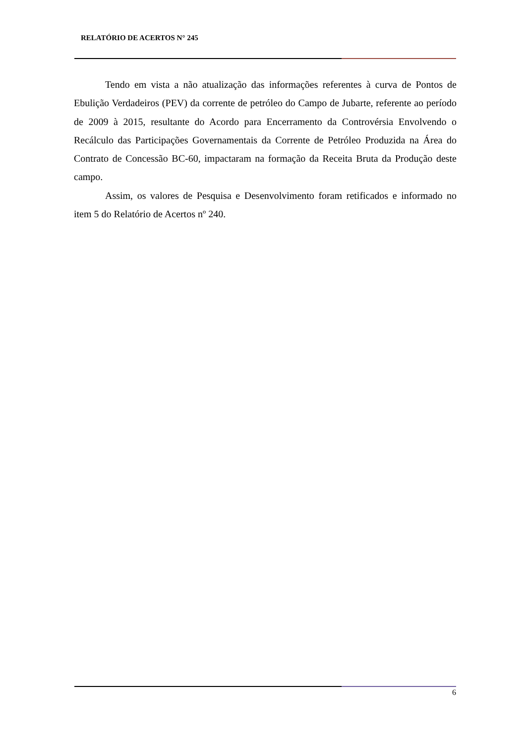RELATÓRIO DE ACERTOS N° 245
Tendo em vista a não atualização das informações referentes à curva de Pontos de Ebulição Verdadeiros (PEV) da corrente de petróleo do Campo de Jubarte, referente ao período de 2009 à 2015, resultante do Acordo para Encerramento da Controvérsia Envolvendo o Recálculo das Participações Governamentais da Corrente de Petróleo Produzida na Área do Contrato de Concessão BC-60, impactaram na formação da Receita Bruta da Produção deste campo.
Assim, os valores de Pesquisa e Desenvolvimento foram retificados e informado no item 5 do Relatório de Acertos nº 240.
6